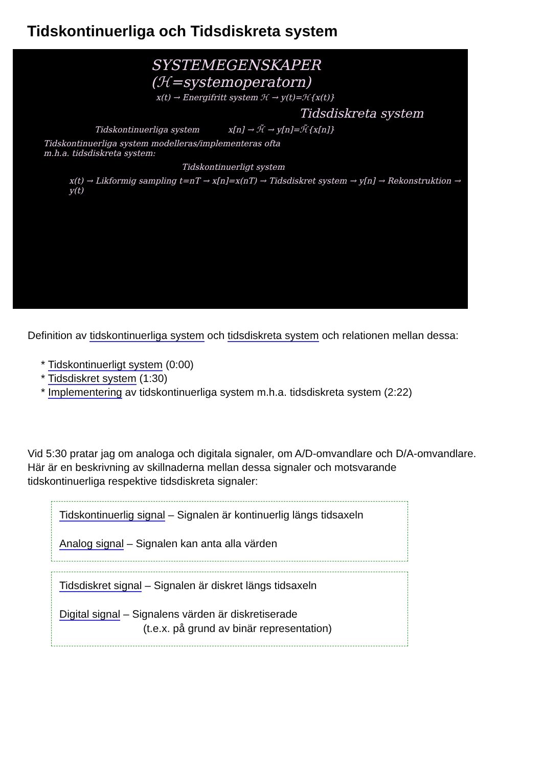Tidskontinuerliga och Tidsdiskreta system
SYSTEMEGENSKAPER (ℋ=systemoperatorn)
x(t) → Energifritt system ℋ → y(t)=ℋ{x(t)}
Tidsdiskreta system
Tidskontinuerliga system x[n] → ℋ̃ → y[n]=ℋ̃{x[n]}
Tidskontinuerliga system modelleras/implementeras ofta
m.h.a. tidsdiskreta system:
Tidskontinuerligt system
x(t) → Likformig sampling t=nT → x[n]=x(nT) → Tidsdiskret system → y[n] → Rekonstruktion → y(t)
Definition av tidskontinuerliga system och tidsdiskreta system och relationen mellan dessa:
* Tidskontinuerligt system (0:00)
* Tidsdiskret system (1:30)
* Implementering av tidskontinuerliga system m.h.a. tidsdiskreta system (2:22)
Vid 5:30 pratar jag om analoga och digitala signaler, om A/D-omvandlare och D/A-omvandlare.
Här är en beskrivning av skillnaderna mellan dessa signaler och motsvarande
tidskontinuerliga respektive tidsdiskreta signaler:
Tidskontinuerlig signal – Signalen är kontinuerlig längs tidsaxeln
Analog signal – Signalen kan anta alla värden
Tidsdiskret signal – Signalen är diskret längs tidsaxeln
Digital signal – Signalens värden är diskretiserade
(t.e.x. på grund av binär representation)